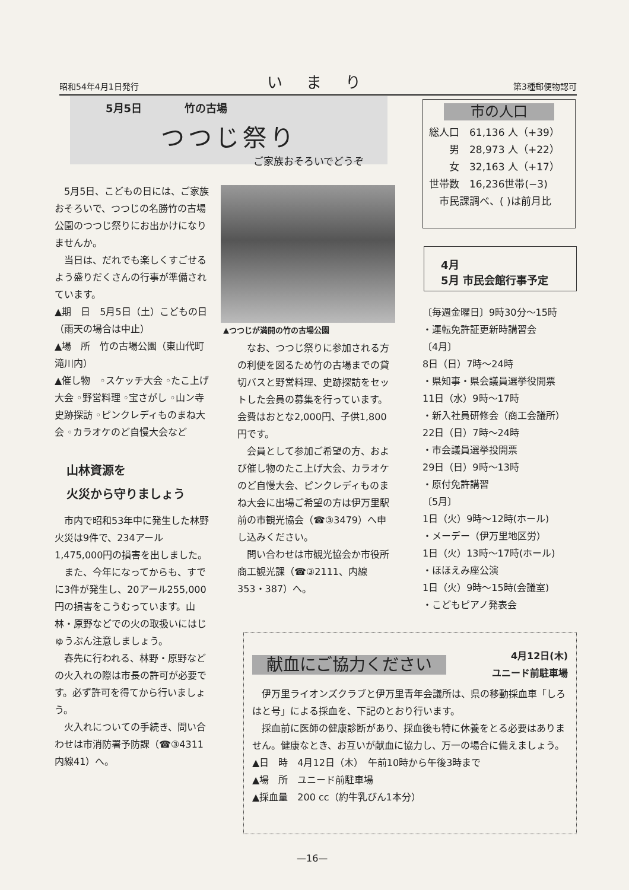昭和54年4月1日発行 いまり 第3種郵便物認可
5月5日　　　　竹の古場
つつじ祭り
ご家族おそろいでどうぞ
市の人口
総人口　61,136 人（+39）
　　男　28,973 人（+22）
　　女　32,163 人（+17）
世帯数　16,236世帯(−3)
　市民課調べ、( )は前月比
4月
5月 市民会館行事予定
5月5日、こどもの日には、ご家族おそろいで、つつじの名勝竹の古場公園のつつじ祭りにお出かけになりませんか。
当日は、だれでも楽しくすごせるよう盛りだくさんの行事が準備されています。
▲期　日　5月5日（土）こどもの日（雨天の場合は中止）
▲場　所　竹の古場公園（東山代町滝川内）
▲催し物　◦スケッチ大会 ◦たこ上げ大会 ◦野営料理 ◦宝さがし ◦山ン寺史跡探訪 ◦ピンクレディものまね大会 ◦カラオケのど自慢大会など
山林資源を
火災から守りましょう
市内で昭和53年中に発生した林野火災は9件で、234アール 1,475,000円の損害を出しました。
また、今年になってからも、すでに3件が発生し、20アール255,000円の損害をこうむっています。山林・原野などでの火の取扱いにはじゅうぶん注意しましょう。
春先に行われる、林野・原野などの火入れの際は市長の許可が必要です。必ず許可を得てから行いましょう。
火入れについての手続き、問い合わせは市消防署予防課（☎③4311内線41）へ。
▲つつじが満開の竹の古場公園
なお、つつじ祭りに参加される方の利便を図るため竹の古場までの貸切バスと野営料理、史跡探訪をセットした会員の募集を行っています。会費はおとな2,000円、子供1,800円です。
会員として参加ご希望の方、および催し物のたこ上げ大会、カラオケのど自慢大会、ピンクレディものまね大会に出場ご希望の方は伊万里駅前の市観光協会（☎③3479）へ申し込みください。
問い合わせは市観光協会か市役所商工観光課（☎③2111、内線353・387）へ。
〔毎週金曜日〕9時30分〜15時
・運転免許証更新時講習会
〔4月〕
8日（日）7時〜24時
・県知事・県会議員選挙役開票
11日（水）9時〜17時
・新入社員研修会（商工会議所）
22日（日）7時〜24時
・市会議員選挙投開票
29日（日）9時〜13時
・原付免許講習
〔5月〕
1日（火）9時〜12時(ホール)
・メーデー（伊万里地区労）
1日（火）13時〜17時(ホール)
・ほほえみ座公演
1日（火）9時〜15時(会議室)
・こどもピアノ発表会
献血にご協力ください 4月12日(木)
ユニード前駐車場
伊万里ライオンズクラブと伊万里青年会議所は、県の移動採血車「しろはと号」による採血を、下記のとおり行います。
採血前に医師の健康診断があり、採血後も特に休養をとる必要はありません。健康なとき、お互いが献血に協力し、万一の場合に備えましょう。
▲日　時　4月12日（木）　午前10時から午後3時まで
▲場　所　ユニード前駐車場
▲採血量　200 cc（約牛乳びん1本分）
—16—